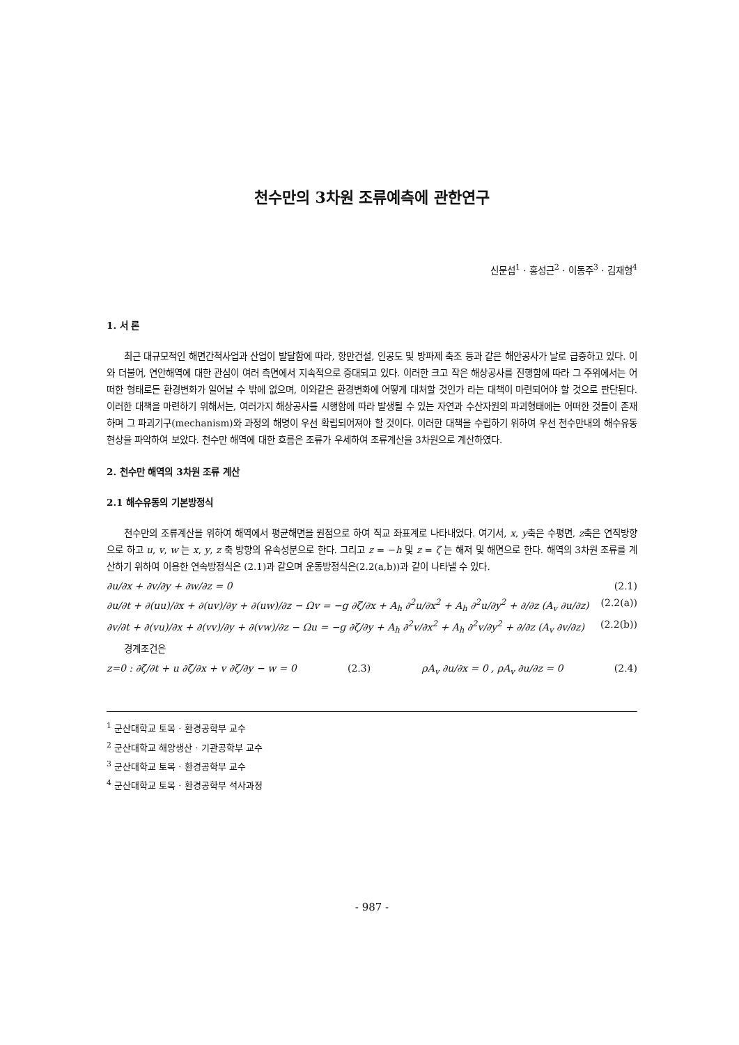천수만의 3차원 조류예측에 관한연구
신문섭<sup>1</sup> · 홍성근<sup>2</sup> · 이동주<sup>3</sup> · 김재형<sup>4</sup>
1. 서 론
최근 대규모적인 해면간척사업과 산업이 발달함에 따라, 항만건설, 인공도 및 방파제 축조 등과 같은 해안공사가 날로 급증하고 있다. 이와 더불어, 연안해역에 대한 관심이 여러 측면에서 지속적으로 증대되고 있다. 이러한 크고 작은 해상공사를 진행함에 따라 그 주위에서는 어떠한 형태로든 환경변화가 일어날 수 밖에 없으며, 이와같은 환경변화에 어떻게 대처할 것인가 라는 대책이 마련되어야 할 것으로 판단된다. 이러한 대책을 마련하기 위해서는, 여러가지 해상공사를 시행함에 따라 발생될 수 있는 자연과 수산자원의 파괴형태에는 어떠한 것들이 존재하며 그 파괴기구(mechanism)와 과정의 해명이 우선 확립되어져야 할 것이다. 이러한 대책을 수립하기 위하여 우선 천수만내의 해수유동현상을 파악하여 보았다. 천수만 해역에 대한 흐름은 조류가 우세하여 조류계산을 3차원으로 계산하였다.
2. 천수만 해역의 3차원 조류 계산
2.1 해수유동의 기본방정식
천수만의 조류계산을 위하여 해역에서 평균해면을 원점으로 하여 직교 좌표계로 나타내었다. 여기서, x, y축은 수평면, z축은 연직방향으로 하고 u, v, w 는 x, y, z 축 방향의 유속성분으로 한다. 그리고 z = −h 및 z = ζ 는 해저 및 해면으로 한다. 해역의 3차원 조류를 계산하기 위하여 이용한 연속방정식은 (2.1)과 같으며 운동방정식은(2.2(a,b))과 같이 나타낼 수 있다.
∂u/∂x + ∂v/∂y + ∂w/∂z = 0 (2.1)
∂u/∂t + ∂(uu)/∂x + ∂(uv)/∂y + ∂(uw)/∂z − Ωv = −g ∂ζ/∂x + A<sub>h</sub> ∂<sup>2</sup>u/∂x<sup>2</sup> + A<sub>h</sub> ∂<sup>2</sup>u/∂y<sup>2</sup> + ∂/∂z (A<sub>v</sub> ∂u/∂z) (2.2(a))
∂v/∂t + ∂(vu)/∂x + ∂(vv)/∂y + ∂(vw)/∂z − Ωu = −g ∂ζ/∂y + A<sub>h</sub> ∂<sup>2</sup>v/∂x<sup>2</sup> + A<sub>h</sub> ∂<sup>2</sup>v/∂y<sup>2</sup> + ∂/∂z (A<sub>v</sub> ∂v/∂z) (2.2(b))
경계조건은
z=0 : ∂ζ/∂t + u ∂ζ/∂x + v ∂ζ/∂y − w = 0 (2.3) ρA<sub>v</sub> ∂u/∂x = 0 , ρA<sub>v</sub> ∂u/∂z = 0 (2.4)
<sup>1</sup> 군산대학교 토목 · 환경공학부 교수
<sup>2</sup> 군산대학교 해양생산 · 기관공학부 교수
<sup>3</sup> 군산대학교 토목 · 환경공학부 교수
<sup>4</sup> 군산대학교 토목 · 환경공학부 석사과정
- 987 -